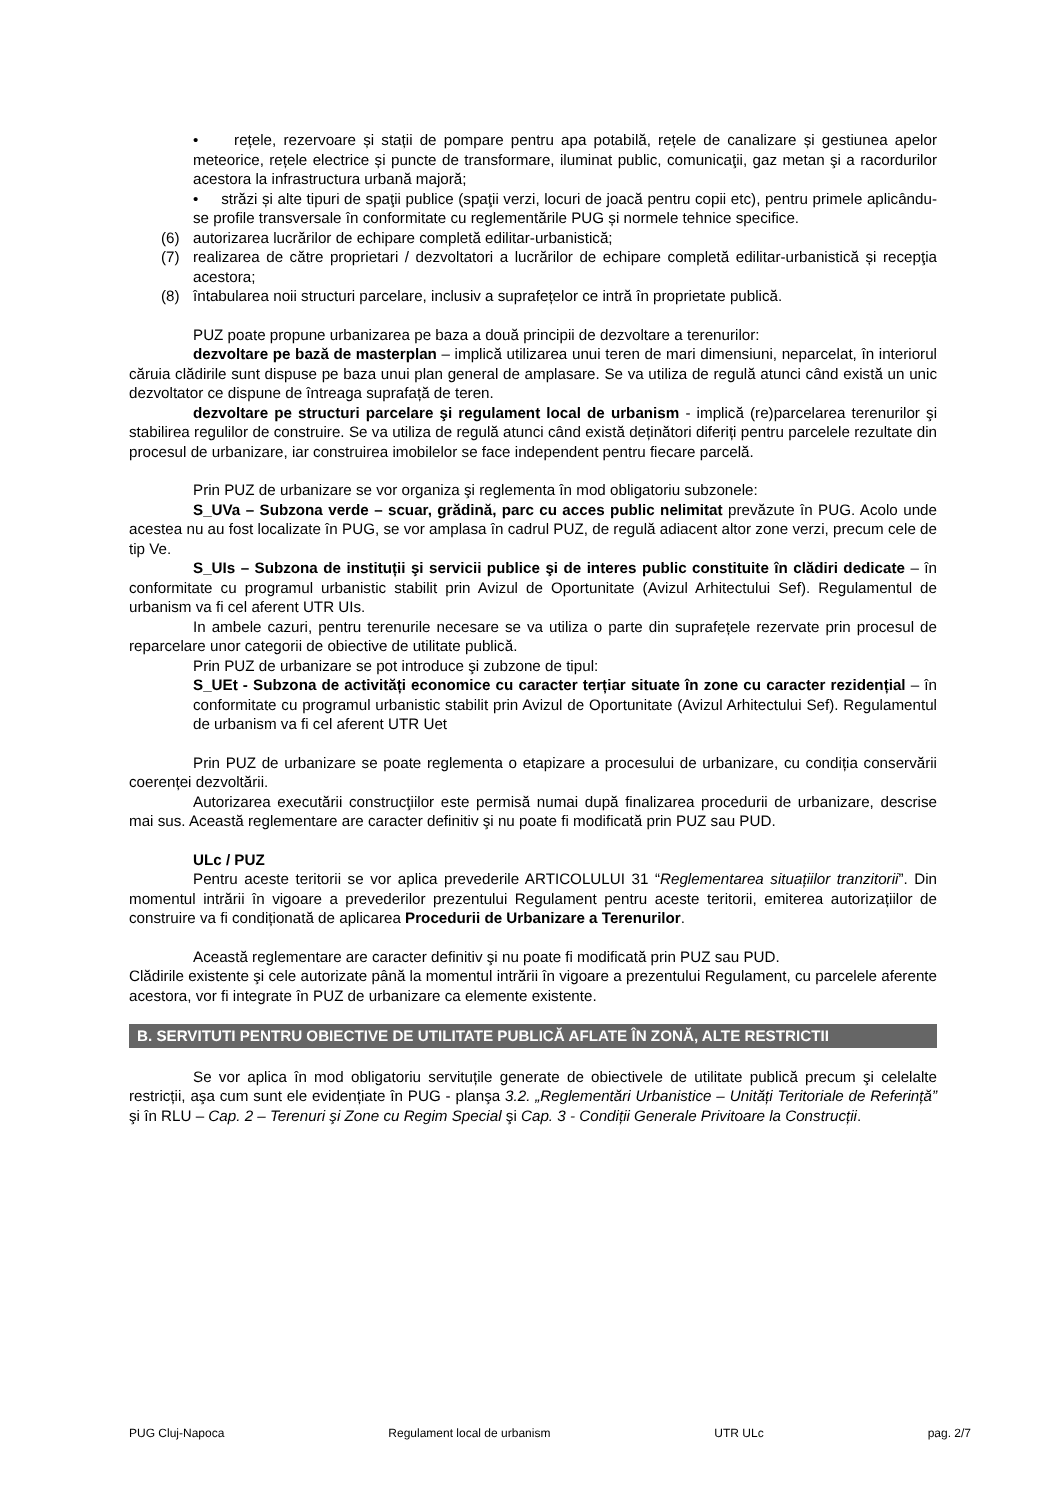• rețele, rezervoare și stații de pompare pentru apa potabilă, rețele de canalizare și gestiunea apelor meteorice, rețele electrice și puncte de transformare, iluminat public, comunicaţii, gaz metan şi a racordurilor acestora la infrastructura urbană majoră;
• străzi și alte tipuri de spaţii publice (spaţii verzi, locuri de joacă pentru copii etc), pentru primele aplicându-se profile transversale în conformitate cu reglementările PUG și normele tehnice specifice.
(6) autorizarea lucrărilor de echipare completă edilitar-urbanistică;
(7) realizarea de către proprietari / dezvoltatori a lucrărilor de echipare completă edilitar-urbanistică și recepţia acestora;
(8) întabularea noii structuri parcelare, inclusiv a suprafețelor ce intră în proprietate publică.
PUZ poate propune urbanizarea pe baza a două principii de dezvoltare a terenurilor:
dezvoltare pe bază de masterplan – implică utilizarea unui teren de mari dimensiuni, neparcelat, în interiorul căruia clădirile sunt dispuse pe baza unui plan general de amplasare. Se va utiliza de regulă atunci când există un unic dezvoltator ce dispune de întreaga suprafață de teren.
dezvoltare pe structuri parcelare şi regulament local de urbanism - implică (re)parcelarea terenurilor şi stabilirea regulilor de construire. Se va utiliza de regulă atunci când există deținători diferiți pentru parcelele rezultate din procesul de urbanizare, iar construirea imobilelor se face independent pentru fiecare parcelă.
Prin PUZ de urbanizare se vor organiza şi reglementa în mod obligatoriu subzonele:
S_UVa – Subzona verde – scuar, grădină, parc cu acces public nelimitat prevăzute în PUG. Acolo unde acestea nu au fost localizate în PUG, se vor amplasa în cadrul PUZ, de regulă adiacent altor zone verzi, precum cele de tip Ve.
S_UIs – Subzona de instituții şi servicii publice şi de interes public constituite în clădiri dedicate – în conformitate cu programul urbanistic stabilit prin Avizul de Oportunitate (Avizul Arhitectului Sef). Regulamentul de urbanism va fi cel aferent UTR UIs.
In ambele cazuri, pentru terenurile necesare se va utiliza o parte din suprafețele rezervate prin procesul de reparcelare unor categorii de obiective de utilitate publică.
Prin PUZ de urbanizare se pot introduce şi zubzone de tipul:
S_UEt - Subzona de activități economice cu caracter terțiar situate în zone cu caracter rezidențial – în conformitate cu programul urbanistic stabilit prin Avizul de Oportunitate (Avizul Arhitectului Sef). Regulamentul de urbanism va fi cel aferent UTR Uet
Prin PUZ de urbanizare se poate reglementa o etapizare a procesului de urbanizare, cu condiția conservării coerenței dezvoltării.
Autorizarea executării construcţiilor este permisă numai după finalizarea procedurii de urbanizare, descrise mai sus. Această reglementare are caracter definitiv şi nu poate fi modificată prin PUZ sau PUD.
ULc / PUZ
Pentru aceste teritorii se vor aplica prevederile ARTICOLULUI 31 “Reglementarea situațiilor tranzitorii”. Din momentul intrării în vigoare a prevederilor prezentului Regulament pentru aceste teritorii, emiterea autorizațiilor de construire va fi condiționată de aplicarea Procedurii de Urbanizare a Terenurilor.
Această reglementare are caracter definitiv şi nu poate fi modificată prin PUZ sau PUD.
Clădirile existente şi cele autorizate până la momentul intrării în vigoare a prezentului Regulament, cu parcelele aferente acestora, vor fi integrate în PUZ de urbanizare ca elemente existente.
B. SERVITUTI PENTRU OBIECTIVE DE UTILITATE PUBLICĂ AFLATE ÎN ZONĂ, ALTE RESTRICTII
Se vor aplica în mod obligatoriu servituțile generate de obiectivele de utilitate publică precum şi celelalte restricții, aşa cum sunt ele evidențiate în PUG - planşa 3.2. „Reglementări Urbanistice – Unități Teritoriale de Referință” şi în RLU – Cap. 2 – Terenuri şi Zone cu Regim Special şi Cap. 3 - Condiții Generale Privitoare la Construcții.
PUG Cluj-Napoca Regulament local de urbanism UTR ULc pag. 2/7